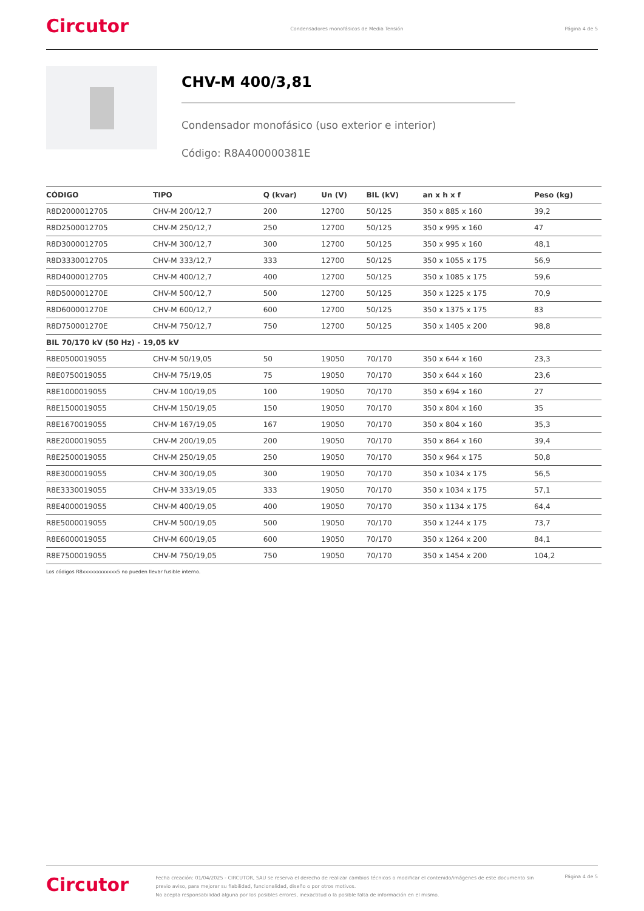Circutor
Condensadores monofásicos de Media Tensión
Página 4 de 5
CHV-M 400/3,81
Condensador monofásico (uso exterior e interior)
Código: R8A400000381E
| CÓDIGO | TIPO | Q (kvar) | Un (V) | BIL (kV) | an x h x f | Peso (kg) |
| --- | --- | --- | --- | --- | --- | --- |
| R8D2000012705 | CHV-M 200/12,7 | 200 | 12700 | 50/125 | 350 x 885 x 160 | 39,2 |
| R8D2500012705 | CHV-M 250/12,7 | 250 | 12700 | 50/125 | 350 x 995 x 160 | 47 |
| R8D3000012705 | CHV-M 300/12,7 | 300 | 12700 | 50/125 | 350 x 995 x 160 | 48,1 |
| R8D3330012705 | CHV-M 333/12,7 | 333 | 12700 | 50/125 | 350 x 1055 x 175 | 56,9 |
| R8D4000012705 | CHV-M 400/12,7 | 400 | 12700 | 50/125 | 350 x 1085 x 175 | 59,6 |
| R8D500001270E | CHV-M 500/12,7 | 500 | 12700 | 50/125 | 350 x 1225 x 175 | 70,9 |
| R8D600001270E | CHV-M 600/12,7 | 600 | 12700 | 50/125 | 350 x 1375 x 175 | 83 |
| R8D750001270E | CHV-M 750/12,7 | 750 | 12700 | 50/125 | 350 x 1405 x 200 | 98,8 |
| BIL 70/170 kV (50 Hz) - 19,05 kV | | | | | | |
| R8E0500019055 | CHV-M 50/19,05 | 50 | 19050 | 70/170 | 350 x 644 x 160 | 23,3 |
| R8E0750019055 | CHV-M 75/19,05 | 75 | 19050 | 70/170 | 350 x 644 x 160 | 23,6 |
| R8E1000019055 | CHV-M 100/19,05 | 100 | 19050 | 70/170 | 350 x 694 x 160 | 27 |
| R8E1500019055 | CHV-M 150/19,05 | 150 | 19050 | 70/170 | 350 x 804 x 160 | 35 |
| R8E1670019055 | CHV-M 167/19,05 | 167 | 19050 | 70/170 | 350 x 804 x 160 | 35,3 |
| R8E2000019055 | CHV-M 200/19,05 | 200 | 19050 | 70/170 | 350 x 864 x 160 | 39,4 |
| R8E2500019055 | CHV-M 250/19,05 | 250 | 19050 | 70/170 | 350 x 964 x 175 | 50,8 |
| R8E3000019055 | CHV-M 300/19,05 | 300 | 19050 | 70/170 | 350 x 1034 x 175 | 56,5 |
| R8E3330019055 | CHV-M 333/19,05 | 333 | 19050 | 70/170 | 350 x 1034 x 175 | 57,1 |
| R8E4000019055 | CHV-M 400/19,05 | 400 | 19050 | 70/170 | 350 x 1134 x 175 | 64,4 |
| R8E5000019055 | CHV-M 500/19,05 | 500 | 19050 | 70/170 | 350 x 1244 x 175 | 73,7 |
| R8E6000019055 | CHV-M 600/19,05 | 600 | 19050 | 70/170 | 350 x 1264 x 200 | 84,1 |
| R8E7500019055 | CHV-M 750/19,05 | 750 | 19050 | 70/170 | 350 x 1454 x 200 | 104,2 |
Los códigos R8xxxxxxxxxxxx5 no pueden llevar fusible interno.
Circutor
Fecha creación: 01/04/2025 - CIRCUTOR, SAU se reserva el derecho de realizar cambios técnicos o modificar el contenido/imágenes de este documento sin previo aviso, para mejorar su fiabilidad, funcionalidad, diseño o por otros motivos.
No acepta responsabilidad alguna por los posibles errores, inexactitud o la posible falta de información en el mismo.
Página 4 de 5